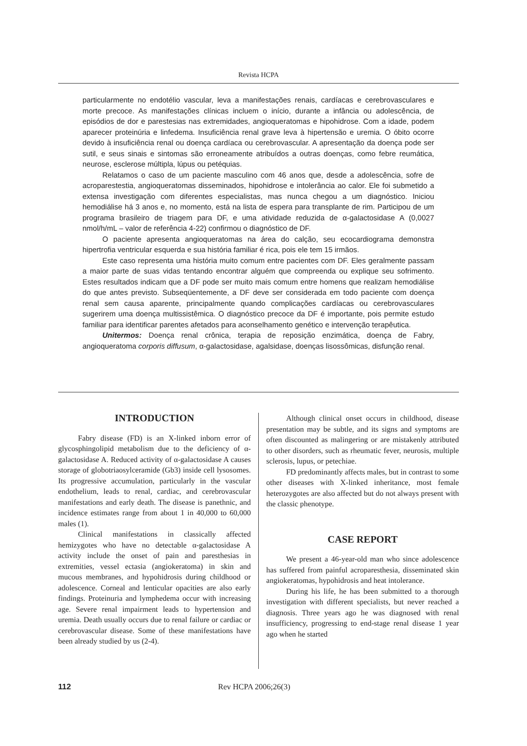Revista HCPA
particularmente no endotélio vascular, leva a manifestações renais, cardíacas e cerebrovasculares e morte precoce. As manifestações clínicas incluem o início, durante a infância ou adolescência, de episódios de dor e parestesias nas extremidades, angioqueratomas e hipohidrose. Com a idade, podem aparecer proteinúria e linfedema. Insuficiência renal grave leva à hipertensão e uremia. O óbito ocorre devido à insuficiência renal ou doença cardíaca ou cerebrovascular. A apresentação da doença pode ser sutil, e seus sinais e sintomas são erroneamente atribuídos a outras doenças, como febre reumática, neurose, esclerose múltipla, lúpus ou petéquias.
Relatamos o caso de um paciente masculino com 46 anos que, desde a adolescência, sofre de acroparestestia, angioqueratomas disseminados, hipohidrose e intolerância ao calor. Ele foi submetido a extensa investigação com diferentes especialistas, mas nunca chegou a um diagnóstico. Iniciou hemodiálise há 3 anos e, no momento, está na lista de espera para transplante de rim. Participou de um programa brasileiro de triagem para DF, e uma atividade reduzida de α-galactosidase A (0,0027 nmol/h/mL – valor de referência 4-22) confirmou o diagnóstico de DF.
O paciente apresenta angioqueratomas na área do calção, seu ecocardiograma demonstra hipertrofia ventricular esquerda e sua história familiar é rica, pois ele tem 15 irmãos.
Este caso representa uma história muito comum entre pacientes com DF. Eles geralmente passam a maior parte de suas vidas tentando encontrar alguém que compreenda ou explique seu sofrimento. Estes resultados indicam que a DF pode ser muito mais comum entre homens que realizam hemodiálise do que antes previsto. Subseqüentemente, a DF deve ser considerada em todo paciente com doença renal sem causa aparente, principalmente quando complicações cardíacas ou cerebrovasculares sugerirem uma doença multissistêmica. O diagnóstico precoce da DF é importante, pois permite estudo familiar para identificar parentes afetados para aconselhamento genético e intervenção terapêutica.
Unitermos: Doença renal crônica, terapia de reposição enzimática, doença de Fabry, angioqueratoma corporis diffusum, α-galactosidase, agalsidase, doenças lisossômicas, disfunção renal.
INTRODUCTION
Fabry disease (FD) is an X-linked inborn error of glycosphingolipid metabolism due to the deficiency of α-galactosidase A. Reduced activity of α-galactosidase A causes storage of globotriaosylceramide (Gb3) inside cell lysosomes. Its progressive accumulation, particularly in the vascular endothelium, leads to renal, cardiac, and cerebrovascular manifestations and early death. The disease is panethnic, and incidence estimates range from about 1 in 40,000 to 60,000 males (1).
Clinical manifestations in classically affected hemizygotes who have no detectable α-galactosidase A activity include the onset of pain and paresthesias in extremities, vessel ectasia (angiokeratoma) in skin and mucous membranes, and hypohidrosis during childhood or adolescence. Corneal and lenticular opacities are also early findings. Proteinuria and lymphedema occur with increasing age. Severe renal impairment leads to hypertension and uremia. Death usually occurs due to renal failure or cardiac or cerebrovascular disease. Some of these manifestations have been already studied by us (2-4).
Although clinical onset occurs in childhood, disease presentation may be subtle, and its signs and symptoms are often discounted as malingering or are mistakenly attributed to other disorders, such as rheumatic fever, neurosis, multiple sclerosis, lupus, or petechiae.
FD predominantly affects males, but in contrast to some other diseases with X-linked inheritance, most female heterozygotes are also affected but do not always present with the classic phenotype.
CASE REPORT
We present a 46-year-old man who since adolescence has suffered from painful acroparesthesia, disseminated skin angiokeratomas, hypohidrosis and heat intolerance.
During his life, he has been submitted to a thorough investigation with different specialists, but never reached a diagnosis. Three years ago he was diagnosed with renal insufficiency, progressing to end-stage renal disease 1 year ago when he started
112 Rev HCPA 2006;26(3)